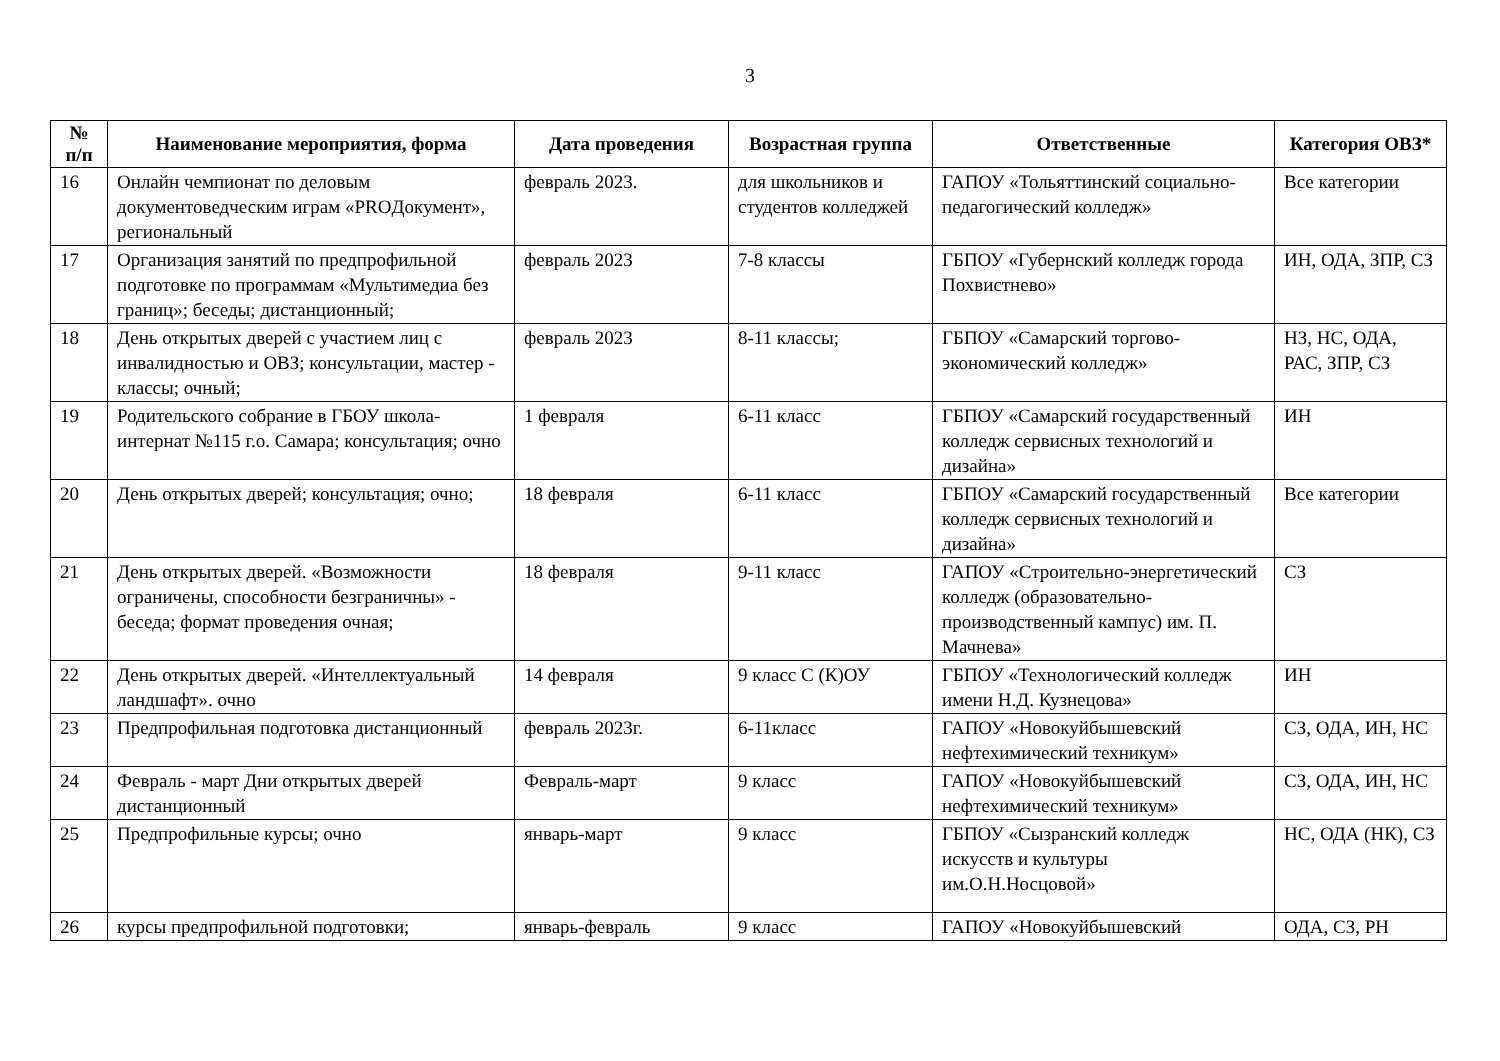3
| № п/п | Наименование мероприятия, форма | Дата проведения | Возрастная группа | Ответственные | Категория ОВЗ* |
| --- | --- | --- | --- | --- | --- |
| 16 | Онлайн чемпионат по деловым документоведческим играм «PROДокумент», региональный | февраль 2023. | для школьников и студентов колледжей | ГАПОУ «Тольяттинский социально-педагогический колледж» | Все категории |
| 17 | Организация занятий по предпрофильной подготовке по программам «Мультимедиа без границ»; беседы; дистанционный; | февраль 2023 | 7-8 классы | ГБПОУ «Губернский колледж города Похвистнево» | ИН, ОДА, ЗПР, СЗ |
| 18 | День открытых дверей с участием лиц с инвалидностью и ОВЗ; консультации, мастер - классы; очный; | февраль 2023 | 8-11 классы; | ГБПОУ «Самарский торгово-экономический колледж» | НЗ, НС, ОДА, РАС, ЗПР, СЗ |
| 19 | Родительского собрание в ГБОУ школа-интернат №115 г.о. Самара; консультация; очно | 1 февраля | 6-11 класс | ГБПОУ «Самарский государственный колледж сервисных технологий и дизайна» | ИН |
| 20 | День открытых дверей; консультация; очно; | 18 февраля | 6-11 класс | ГБПОУ «Самарский государственный колледж сервисных технологий и дизайна» | Все категории |
| 21 | День открытых дверей. «Возможности ограничены, способности безграничны» - беседа; формат проведения очная; | 18 февраля | 9-11 класс | ГАПОУ «Строительно-энергетический колледж (образовательно-производственный кампус) им. П. Мачнева» | СЗ |
| 22 | День открытых дверей. «Интеллектуальный ландшафт». очно | 14 февраля | 9 класс С (К)ОУ | ГБПОУ «Технологический колледж имени Н.Д. Кузнецова» | ИН |
| 23 | Предпрофильная подготовка дистанционный | февраль 2023г. | 6-11класс | ГАПОУ «Новокуйбышевский нефтехимический техникум» | СЗ, ОДА, ИН, НС |
| 24 | Февраль - март Дни открытых дверей дистанционный | Февраль-март | 9 класс | ГАПОУ «Новокуйбышевский нефтехимический техникум» | СЗ, ОДА, ИН, НС |
| 25 | Предпрофильные курсы; очно | январь-март | 9 класс | ГБПОУ «Сызранский колледж искусств и культуры им.О.Н.Носцовой» | НС, ОДА (НК), СЗ |
| 26 | курсы предпрофильной подготовки; | январь-февраль | 9 класс | ГАПОУ «Новокуйбышевский | ОДА, СЗ, РН |